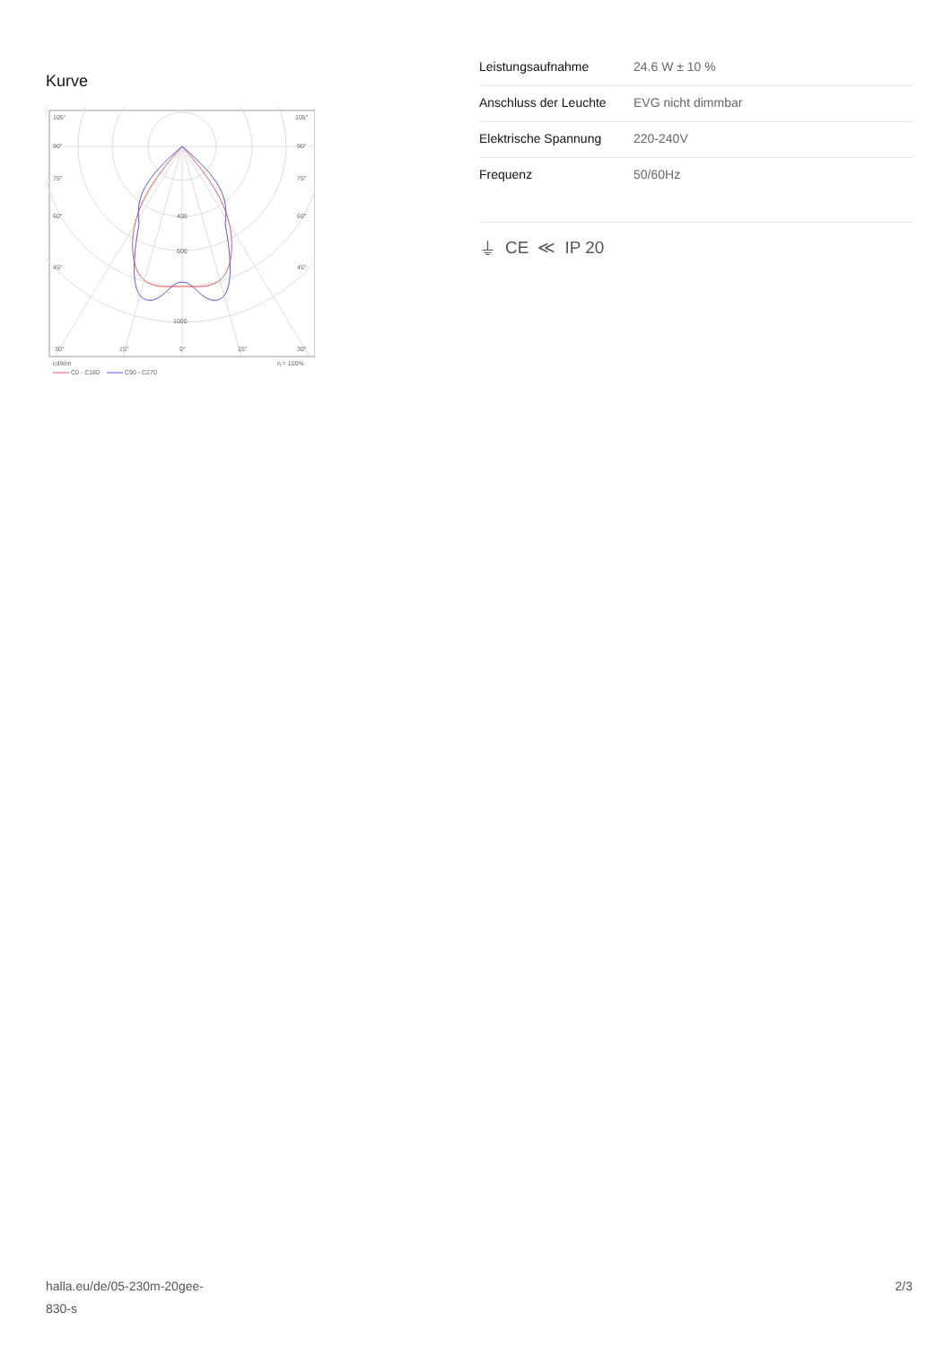Kurve
105°
105°
90°
90°
75°
75°
60°
60°
45°
45°
400
600
1000
30°
15°
0°
15°
30°
cd/klm
η = 100%
C0 - C180
C90 - C270
| Leistungsaufnahme | 24.6 W ± 10 % |
| Anschluss der Leuchte | EVG nicht dimmbar |
| Elektrische Spannung | 220-240V |
| Frequenz | 50/60Hz |
⏚ CE ≪ IP 20
halla.eu/de/05-230m-20gee-
830-s
2/3